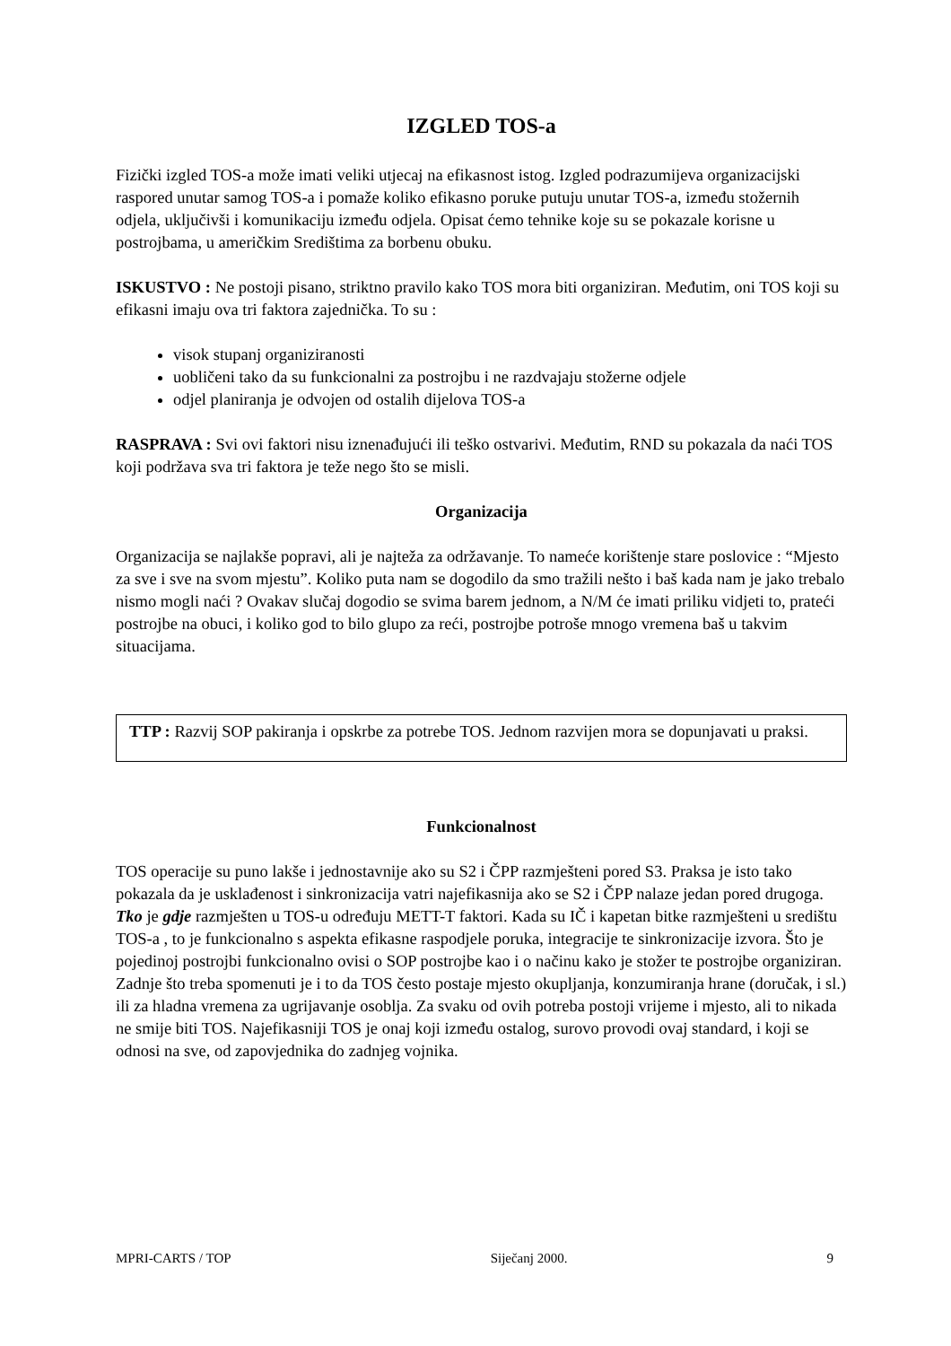IZGLED TOS-a
Fizički izgled TOS-a može imati veliki utjecaj na efikasnost istog. Izgled podrazumijeva organizacijski raspored unutar samog TOS-a i pomaže koliko efikasno poruke putuju unutar TOS-a, između stožernih odjela, uključivši i komunikaciju između odjela. Opisat ćemo tehnike koje su se pokazale korisne u postrojbama, u američkim Središtima za borbenu obuku.
ISKUSTVO : Ne postoji pisano, striktno pravilo kako TOS mora biti organiziran. Međutim, oni TOS koji su efikasni imaju ova tri faktora zajednička. To su :
visok stupanj organiziranosti
uobličeni tako da su funkcionalni za postrojbu i ne razdvajaju stožerne odjele
odjel planiranja je odvojen od ostalih dijelova TOS-a
RASPRAVA : Svi ovi faktori nisu iznenađujući ili teško ostvarivi. Međutim, RND su pokazala da naći TOS koji podržava sva tri faktora je teže nego što se misli.
Organizacija
Organizacija se najlakše popravi, ali je najteža za održavanje. To nameće korištenje stare poslovice : “Mjesto za sve i sve na svom mjestu”. Koliko puta nam se dogodilo da smo tražili nešto i baš kada nam je jako trebalo nismo mogli naći ? Ovakav slučaj dogodio se svima barem jednom, a N/M će imati priliku vidjeti to, prateći postrojbe na obuci, i koliko god to bilo glupo za reći, postrojbe potroše mnogo vremena baš u takvim situacijama.
TTP : Razvij SOP pakiranja i opskrbe za potrebe TOS. Jednom razvijen mora se dopunjavati u praksi.
Funkcionalnost
TOS operacije su puno lakše i jednostavnije ako su S2 i ČPP razmješteni pored S3. Praksa je isto tako pokazala da je usklađenost i sinkronizacija vatri najefikasnija ako se S2 i ČPP nalaze jedan pored drugoga. Tko je gdje razmješten u TOS-u određuju METT-T faktori. Kada su IČ i kapetan bitke razmješteni u središtu TOS-a , to je funkcionalno s aspekta efikasne raspodjele poruka, integracije te sinkronizacije izvora. Što je pojedinoj postrojbi funkcionalno ovisi o SOP postrojbe kao i o načinu kako je stožer te postrojbe organiziran. Zadnje što treba spomenuti je i to da TOS često postaje mjesto okupljanja, konzumiranja hrane (doručak, i sl.) ili za hladna vremena za ugrijavanje osoblja. Za svaku od ovih potreba postoji vrijeme i mjesto, ali to nikada ne smije biti TOS. Najefikasniji TOS je onaj koji između ostalog, surovo provodi ovaj standard, i koji se odnosi na sve, od zapovjednika do zadnjeg vojnika.
MPRI-CARTS / TOP Siječanj 2000. 9